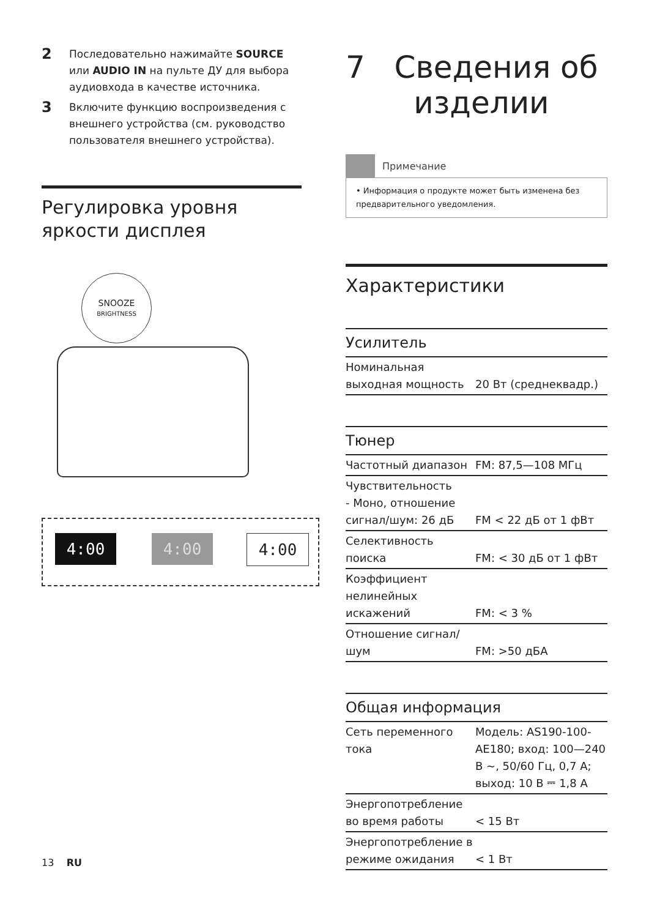2 Последовательно нажимайте SOURCE или AUDIO IN на пульте ДУ для выбора аудиовхода в качестве источника.
3 Включите функцию воспроизведения с внешнего устройства (см. руководство пользователя внешнего устройства).
Регулировка уровня яркости дисплея
SNOOZE
BRIGHTNESS
4:00 4:00 4:00
7 Сведения об
изделии
Примечание
• Информация о продукте может быть изменена без предварительного уведомления.
Характеристики
Усилитель
| Номинальная выходная мощность | 20 Вт (среднеквадр.) |
Тюнер
| Частотный диапазон | FM: 87,5—108 МГц |
| Чувствительность - Моно, отношение сигнал/шум: 26 дБ | FM < 22 дБ от 1 фВт |
| Селективность поиска | FM: < 30 дБ от 1 фВт |
| Коэффициент нелинейных искажений | FM: < 3 % |
| Отношение сигнал/ шум | FM: >50 дБА |
Общая информация
| Сеть переменного тока | Модель: AS190-100-AE180; вход: 100—240 В ~, 50/60 Гц, 0,7 А; выход: 10 В ⎓ 1,8 А |
| Энергопотребление во время работы | < 15 Вт |
| Энергопотребление в режиме ожидания | < 1 Вт |
13 RU